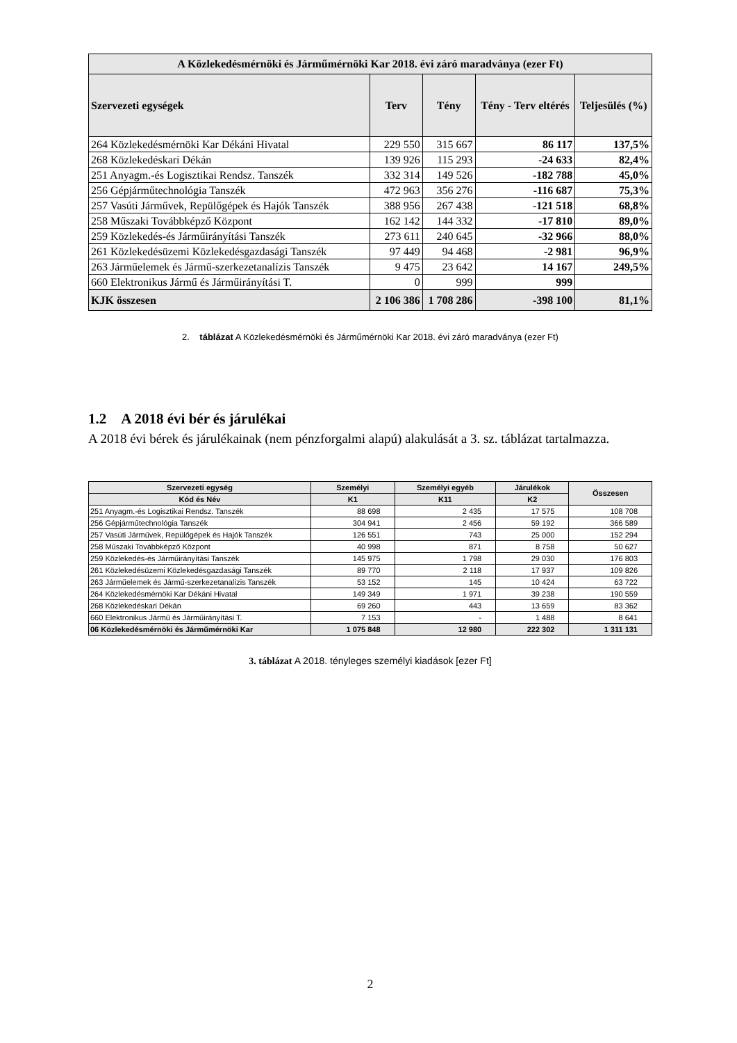| A Közlekedésmérnöki és Járműmérnöki Kar 2018. évi záró maradványa (ezer Ft) | | | | |
| --- | --- | --- | --- | --- |
| Szervezeti egységek | Terv | Tény | Tény - Terv eltérés | Teljesülés (%) |
| 264 Közlekedésmérnöki Kar Dékáni Hivatal | 229 550 | 315 667 | 86 117 | 137,5% |
| 268 Közlekedéskari Dékán | 139 926 | 115 293 | -24 633 | 82,4% |
| 251 Anyagm.-és Logisztikai Rendsz. Tanszék | 332 314 | 149 526 | -182 788 | 45,0% |
| 256 Gépjárműtechnológia Tanszék | 472 963 | 356 276 | -116 687 | 75,3% |
| 257 Vasúti Járművek, Repülőgépek és Hajók Tanszék | 388 956 | 267 438 | -121 518 | 68,8% |
| 258 Műszaki Továbbképző Központ | 162 142 | 144 332 | -17 810 | 89,0% |
| 259 Közlekedés-és Járműirányítási Tanszék | 273 611 | 240 645 | -32 966 | 88,0% |
| 261 Közlekedésüzemi Közlekedésgazdasági Tanszék | 97 449 | 94 468 | -2 981 | 96,9% |
| 263 Járműelemek és Jármű-szerkezetanalízis Tanszék | 9 475 | 23 642 | 14 167 | 249,5% |
| 660 Elektronikus Jármű és Járműirányítási T. | 0 | 999 | 999 | |
| KJK összesen | 2 106 386 | 1 708 286 | -398 100 | 81,1% |
2. táblázat A Közlekedésmérnöki és Járműmérnöki Kar 2018. évi záró maradványa (ezer Ft)
1.2 A 2018 évi bér és járulékai
A 2018 évi bérek és járulékainak (nem pénzforgalmi alapú) alakulását a 3. sz. táblázat tartalmazza.
| Szervezeti egység | Személyi | Személyi egyéb | Járulékok | Összesen |
| --- | --- | --- | --- | --- |
| Kód és Név | K1 | K11 | K2 | |
| 251 Anyagm.-és Logisztikai Rendsz. Tanszék | 88 698 | 2 435 | 17 575 | 108 708 |
| 256 Gépjárműtechnológia Tanszék | 304 941 | 2 456 | 59 192 | 366 589 |
| 257 Vasúti Járművek, Repülőgépek és Hajók Tanszék | 126 551 | 743 | 25 000 | 152 294 |
| 258 Műszaki Továbbképző Központ | 40 998 | 871 | 8 758 | 50 627 |
| 259 Közlekedés-és Járműirányítási Tanszék | 145 975 | 1 798 | 29 030 | 176 803 |
| 261 Közlekedésüzemi Közlekedésgazdasági Tanszék | 89 770 | 2 118 | 17 937 | 109 826 |
| 263 Járműelemek és Jármű-szerkezetanalízis Tanszék | 53 152 | 145 | 10 424 | 63 722 |
| 264 Közlekedésmérnöki Kar Dékáni Hivatal | 149 349 | 1 971 | 39 238 | 190 559 |
| 268 Közlekedéskari Dékán | 69 260 | 443 | 13 659 | 83 362 |
| 660 Elektronikus Jármű és Járműirányítási T. | 7 153 | - | 1 488 | 8 641 |
| 06 Közlekedésmérnöki és Járműmérnöki Kar | 1 075 848 | 12 980 | 222 302 | 1 311 131 |
3. táblázat A 2018. tényleges személyi kiadások [ezer Ft]
2